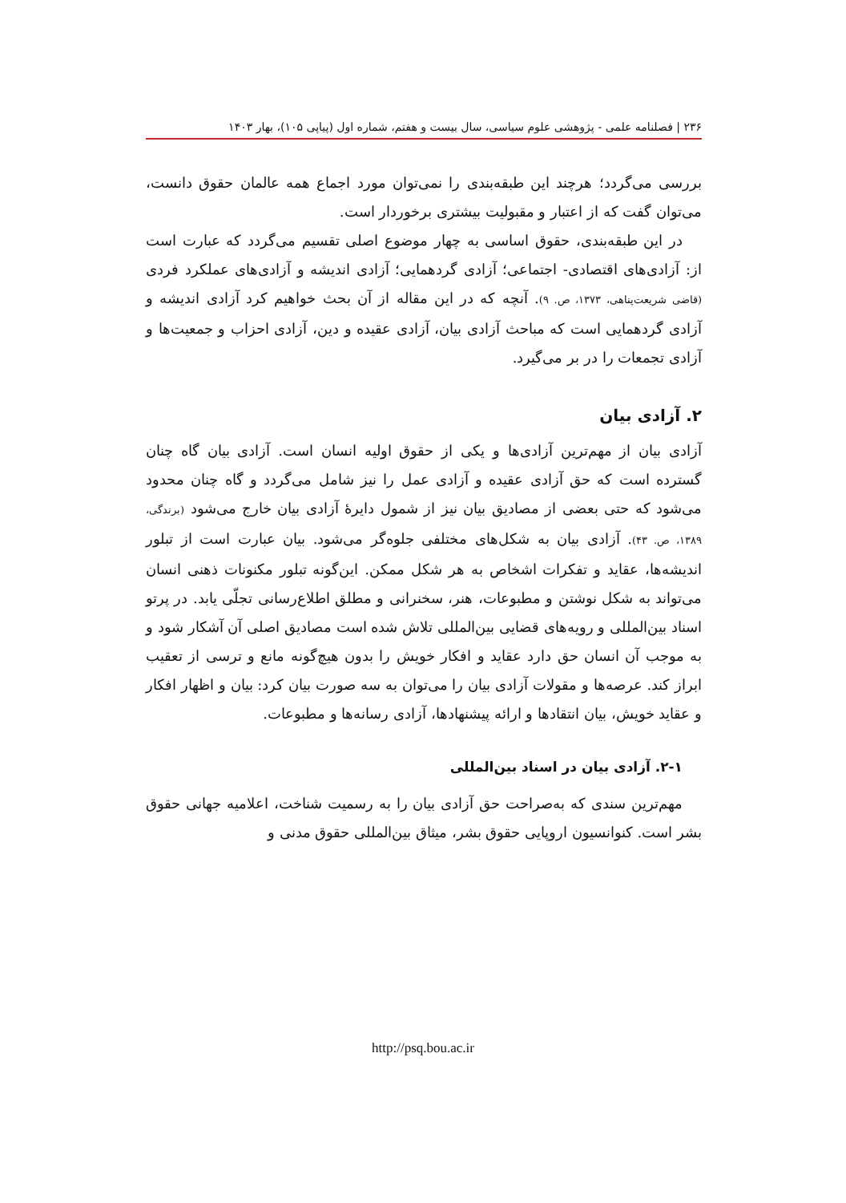۲۳۶ | فصلنامه علمی - پژوهشی علوم سیاسی، سال بیست و هفتم، شماره اول (پیاپی ۱۰۵)، بهار ۱۴۰۳
بررسی می‌گردد؛ هرچند این طبقه‌بندی را نمی‌توان مورد اجماع همه عالمان حقوق دانست، می‌توان گفت که از اعتبار و مقبولیت بیشتری برخوردار است.
در این طبقه‌بندی، حقوق اساسی به چهار موضوع اصلی تقسیم می‌گردد که عبارت است از: آزادی‌های اقتصادی- اجتماعی؛ آزادی گردهمایی؛ آزادی اندیشه و آزادی‌های عملکرد فردی (قاضی شریعت‌پناهی، ۱۳۷۳، ص. ۹). آنچه که در این مقاله از آن بحث خواهیم کرد آزادی اندیشه و آزادی گردهمایی است که مباحث آزادی بیان، آزادی عقیده و دین، آزادی احزاب و جمعیت‌ها و آزادی تجمعات را در بر می‌گیرد.
۲. آزادی بیان
آزادی بیان از مهم‌ترین آزادی‌ها و یکی از حقوق اولیه انسان است. آزادی بیان گاه چنان گسترده است که حق آزادی عقیده و آزادی عمل را نیز شامل می‌گردد و گاه چنان محدود می‌شود که حتی بعضی از مصادیق بیان نیز از شمول دایرۀ آزادی بیان خارج می‌شود (برندگی، ۱۳۸۹، ص. ۴۳). آزادی بیان به شکل‌های مختلفی جلوه‌گر می‌شود. بیان عبارت است از تبلور اندیشه‌ها، عقاید و تفکرات اشخاص به هر شکل ممکن. این‌گونه تبلور مکنونات ذهنی انسان می‌تواند به شکل نوشتن و مطبوعات، هنر، سخنرانی و مطلق اطلاع‌رسانی تجلّی یابد. در پرتو اسناد بین‌المللی و رویه‌های قضایی بین‌المللی تلاش شده است مصادیق اصلی آن آشکار شود و به موجب آن انسان حق دارد عقاید و افکار خویش را بدون هیچ‌گونه مانع و ترسی از تعقیب ابراز کند. عرصه‌ها و مقولات آزادی بیان را می‌توان به سه صورت بیان کرد: بیان و اظهار افکار و عقاید خویش، بیان انتقادها و ارائه پیشنهادها، آزادی رسانه‌ها و مطبوعات.
۲-۱. آزادی بیان در اسناد بین‌المللی
مهم‌ترین سندی که به‌صراحت حق آزادی بیان را به رسمیت شناخت، اعلامیه جهانی حقوق بشر است. کنوانسیون اروپایی حقوق بشر، میثاق بین‌المللی حقوق مدنی و
http://psq.bou.ac.ir